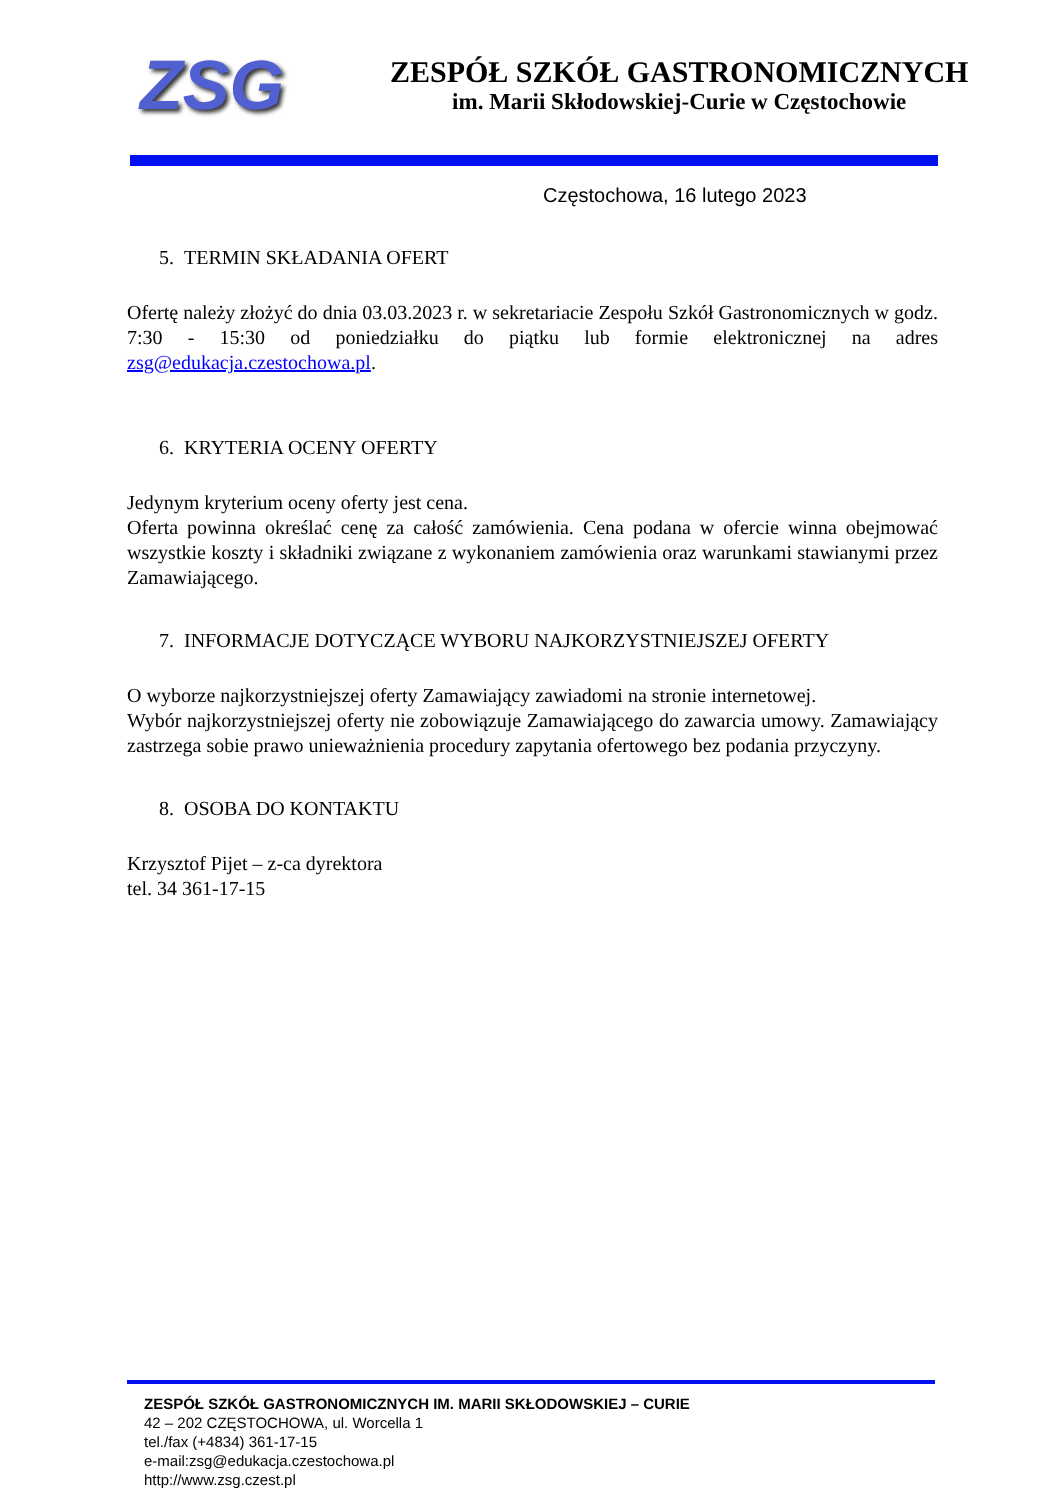ZSG
ZESPÓŁ SZKÓŁ GASTRONOMICZNYCH
im. Marii Skłodowskiej-Curie w Częstochowie
Częstochowa, 16 lutego 2023
5. TERMIN SKŁADANIA OFERT
Ofertę należy złożyć do dnia 03.03.2023 r. w sekretariacie Zespołu Szkół Gastronomicznych w godz. 7:30 - 15:30 od poniedziałku do piątku lub formie elektronicznej na adres zsg@edukacja.czestochowa.pl.
6. KRYTERIA OCENY OFERTY
Jedynym kryterium oceny oferty jest cena.
Oferta powinna określać cenę za całość zamówienia. Cena podana w ofercie winna obejmować wszystkie koszty i składniki związane z wykonaniem zamówienia oraz warunkami stawianymi przez Zamawiającego.
7. INFORMACJE DOTYCZĄCE WYBORU NAJKORZYSTNIEJSZEJ OFERTY
O wyborze najkorzystniejszej oferty Zamawiający zawiadomi na stronie internetowej.
Wybór najkorzystniejszej oferty nie zobowiązuje Zamawiającego do zawarcia umowy. Zamawiający zastrzega sobie prawo unieważnienia procedury zapytania ofertowego bez podania przyczyny.
8. OSOBA DO KONTAKTU
Krzysztof Pijet – z-ca dyrektora
tel. 34 361-17-15
ZESPÓŁ SZKÓŁ GASTRONOMICZNYCH IM. MARII SKŁODOWSKIEJ – CURIE
42 – 202 CZĘSTOCHOWA, ul. Worcella 1
tel./fax (+4834) 361-17-15
e-mail:zsg@edukacja.czestochowa.pl
http://www.zsg.czest.pl